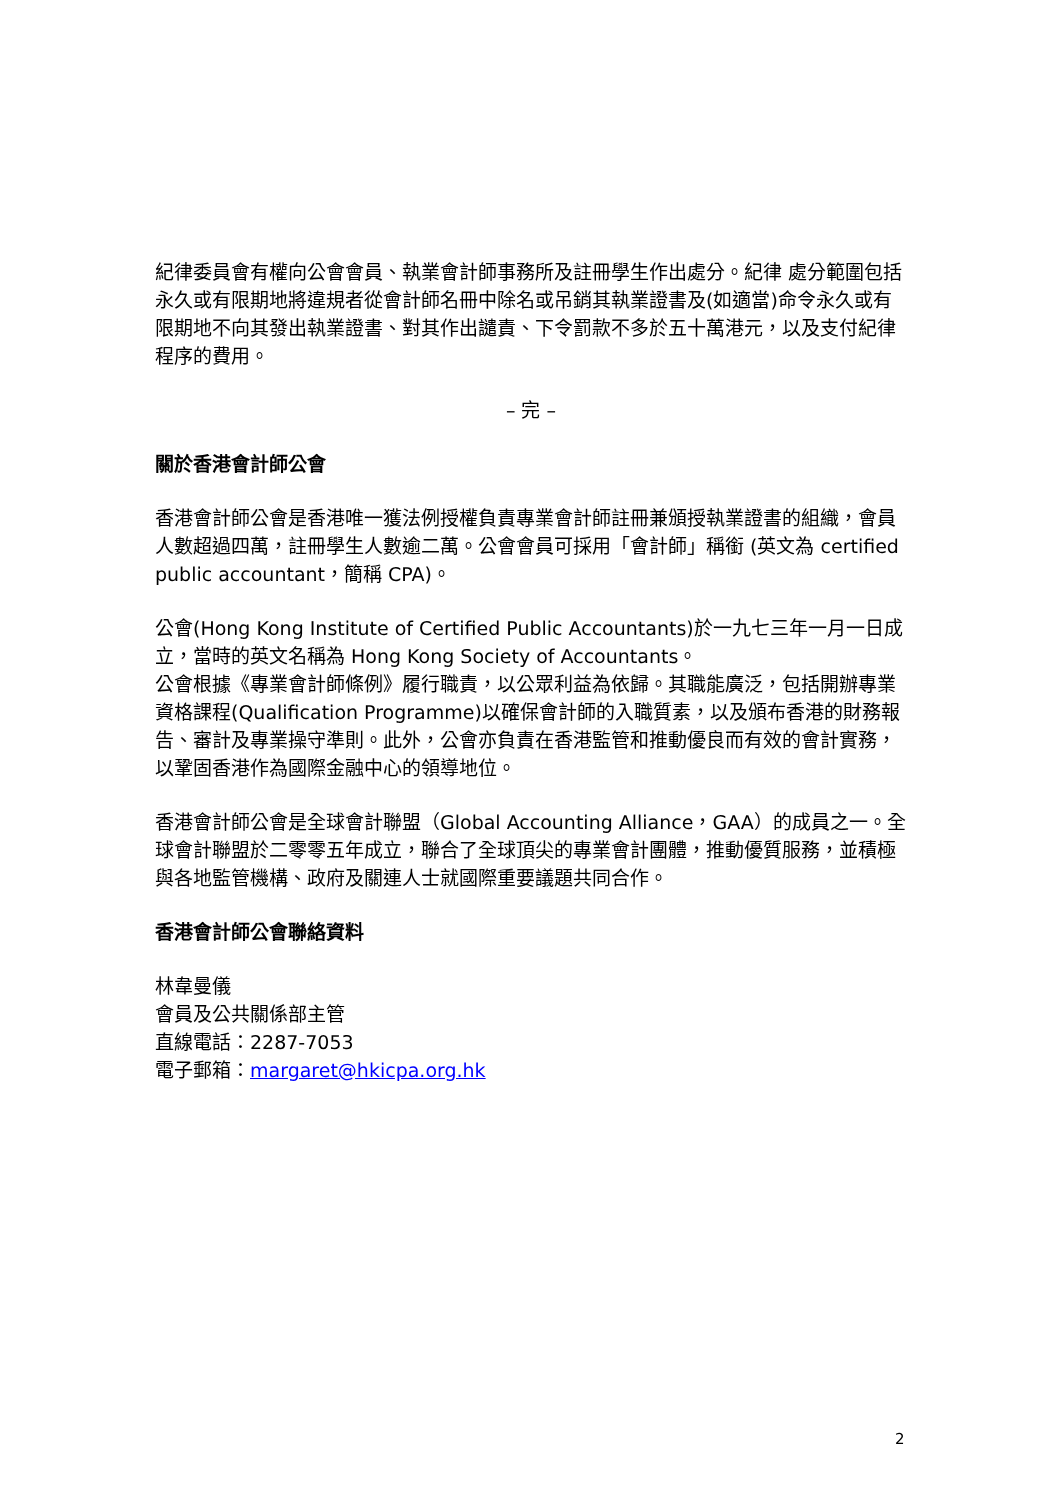紀律委員會有權向公會會員、執業會計師事務所及註冊學生作出處分。紀律 處分範圍包括永久或有限期地將違規者從會計師名冊中除名或吊銷其執業證書及(如適當)命令永久或有限期地不向其發出執業證書、對其作出譴責、下令罰款不多於五十萬港元，以及支付紀律程序的費用。
– 完 –
關於香港會計師公會
香港會計師公會是香港唯一獲法例授權負責專業會計師註冊兼頒授執業證書的組織，會員人數超過四萬，註冊學生人數逾二萬。公會會員可採用「會計師」稱銜 (英文為 certified public accountant，簡稱 CPA)。
公會(Hong Kong Institute of Certified Public Accountants)於一九七三年一月一日成立，當時的英文名稱為 Hong Kong Society of Accountants。
公會根據《專業會計師條例》履行職責，以公眾利益為依歸。其職能廣泛，包括開辦專業資格課程(Qualification Programme)以確保會計師的入職質素，以及頒布香港的財務報告、審計及專業操守準則。此外，公會亦負責在香港監管和推動優良而有效的會計實務，以鞏固香港作為國際金融中心的領導地位。
香港會計師公會是全球會計聯盟（Global Accounting Alliance，GAA）的成員之一。全球會計聯盟於二零零五年成立，聯合了全球頂尖的專業會計團體，推動優質服務，並積極與各地監管機構、政府及關連人士就國際重要議題共同合作。
香港會計師公會聯絡資料
林韋曼儀
會員及公共關係部主管
直線電話：2287-7053
電子郵箱：margaret@hkicpa.org.hk
2